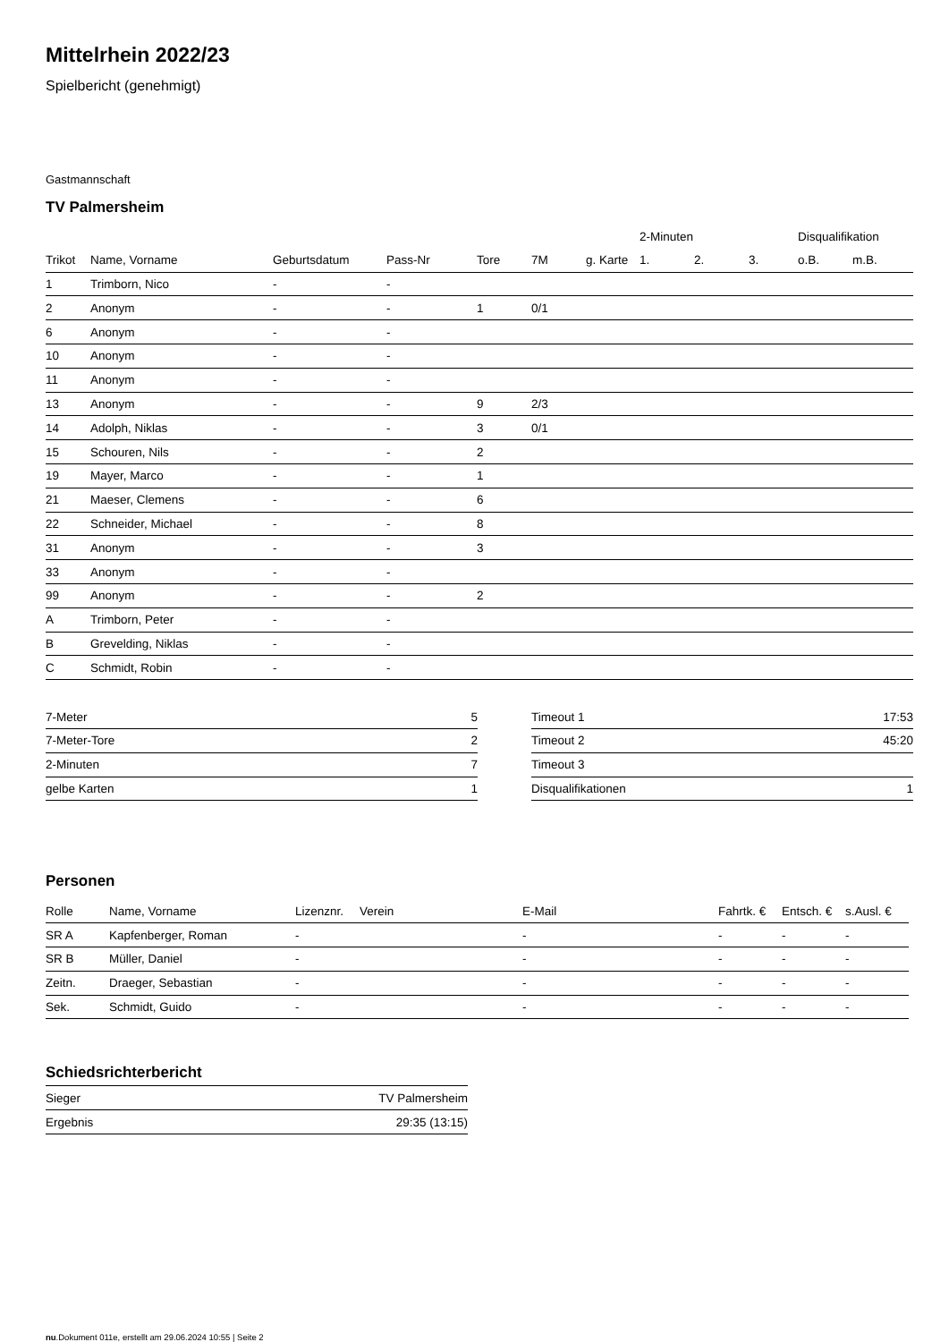Mittelrhein 2022/23
Spielbericht (genehmigt)
Gastmannschaft
TV Palmersheim
| | | | | | | | 2-Minuten | | | Disqualifikation | |
| --- | --- | --- | --- | --- | --- | --- | --- | --- | --- | --- | --- |
| Trikot | Name, Vorname | Geburtsdatum | Pass-Nr | Tore | 7M | g. Karte | 1. | 2. | 3. | o.B. | m.B. |
| 1 | Trimborn, Nico | - | - | | | | | | | | |
| 2 | Anonym | - | - | 1 | 0/1 | | | | | | |
| 6 | Anonym | - | - | | | | | | | | |
| 10 | Anonym | - | - | | | | | | | | |
| 11 | Anonym | - | - | | | | | | | | |
| 13 | Anonym | - | - | 9 | 2/3 | | | | | | |
| 14 | Adolph, Niklas | - | - | 3 | 0/1 | | | | | | |
| 15 | Schouren, Nils | - | - | 2 | | | | | | | |
| 19 | Mayer, Marco | - | - | 1 | | | | | | | |
| 21 | Maeser, Clemens | - | - | 6 | | | | | | | |
| 22 | Schneider, Michael | - | - | 8 | | | | | | | |
| 31 | Anonym | - | - | 3 | | | | | | | |
| 33 | Anonym | - | - | | | | | | | | |
| 99 | Anonym | - | - | 2 | | | | | | | |
| A | Trimborn, Peter | - | - | | | | | | | | |
| B | Grevelding, Niklas | - | - | | | | | | | | |
| C | Schmidt, Robin | - | - | | | | | | | | |
| 7-Meter | 5 |
| 7-Meter-Tore | 2 |
| 2-Minuten | 7 |
| gelbe Karten | 1 |
| Timeout 1 | 17:53 |
| Timeout 2 | 45:20 |
| Timeout 3 | |
| Disqualifikationen | 1 |
Personen
| Rolle | Name, Vorname | Lizenznr. | Verein | E-Mail | Fahrtk. € | Entsch. € | s.Ausl. € |
| --- | --- | --- | --- | --- | --- | --- | --- |
| SR A | Kapfenberger, Roman | - | | - | - | - | - |
| SR B | Müller, Daniel | - | | - | - | - | - |
| Zeitn. | Draeger, Sebastian | - | | - | - | - | - |
| Sek. | Schmidt, Guido | - | | - | - | - | - |
Schiedsrichterbericht
| Sieger | TV Palmersheim |
| Ergebnis | 29:35 (13:15) |
nu.Dokument 011e, erstellt am 29.06.2024 10:55 | Seite 2